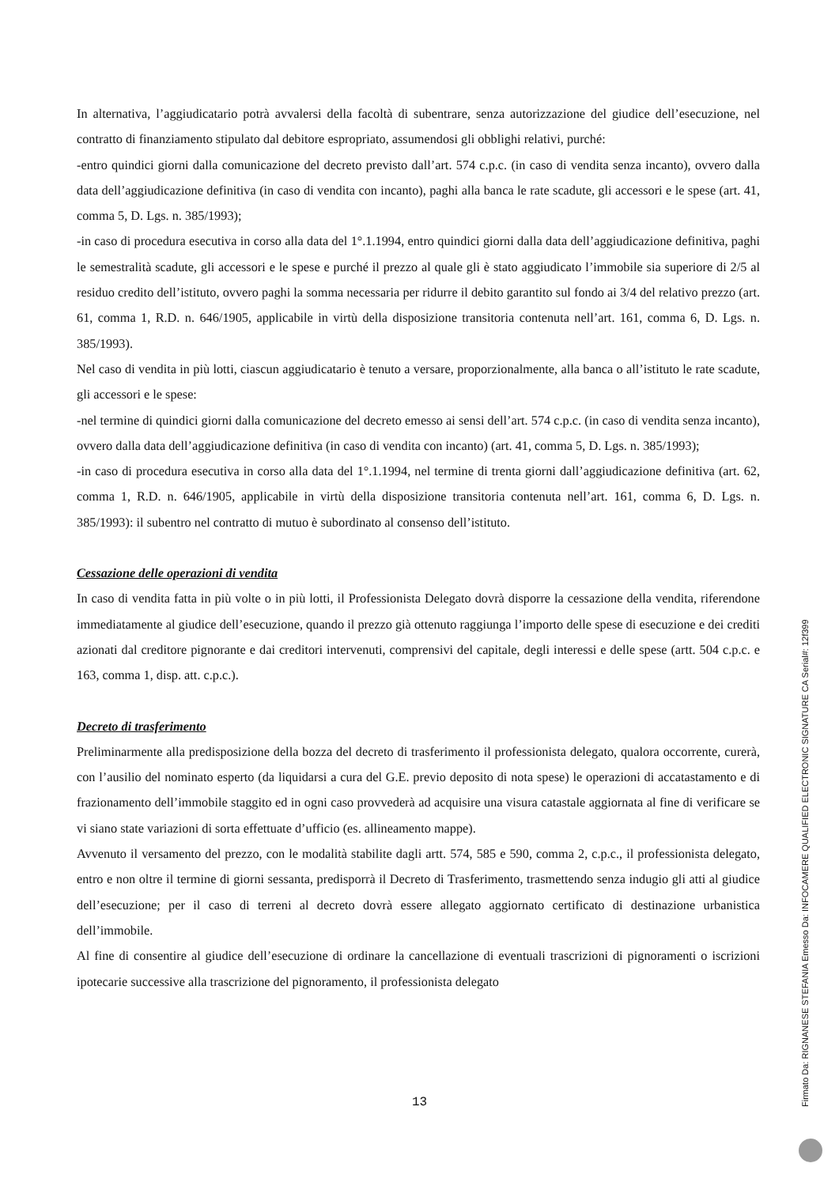In alternativa, l’aggiudicatario potrà avvalersi della facoltà di subentrare, senza autorizzazione del giudice dell’esecuzione, nel contratto di finanziamento stipulato dal debitore espropriato, assumendosi gli obblighi relativi, purché:
-entro quindici giorni dalla comunicazione del decreto previsto dall’art. 574 c.p.c. (in caso di vendita senza incanto), ovvero dalla data dell’aggiudicazione definitiva (in caso di vendita con incanto), paghi alla banca le rate scadute, gli accessori e le spese (art. 41, comma 5, D. Lgs. n. 385/1993);
-in caso di procedura esecutiva in corso alla data del 1°.1.1994, entro quindici giorni dalla data dell’aggiudicazione definitiva, paghi le semestralità scadute, gli accessori e le spese e purché il prezzo al quale gli è stato aggiudicato l’immobile sia superiore di 2/5 al residuo credito dell’istituto, ovvero paghi la somma necessaria per ridurre il debito garantito sul fondo ai 3/4 del relativo prezzo (art. 61, comma 1, R.D. n. 646/1905, applicabile in virtù della disposizione transitoria contenuta nell’art. 161, comma 6, D. Lgs. n. 385/1993).
Nel caso di vendita in più lotti, ciascun aggiudicatario è tenuto a versare, proporzionalmente, alla banca o all’istituto le rate scadute, gli accessori e le spese:
-nel termine di quindici giorni dalla comunicazione del decreto emesso ai sensi dell’art. 574 c.p.c. (in caso di vendita senza incanto), ovvero dalla data dell’aggiudicazione definitiva (in caso di vendita con incanto) (art. 41, comma 5, D. Lgs. n. 385/1993);
-in caso di procedura esecutiva in corso alla data del 1°.1.1994, nel termine di trenta giorni dall’aggiudicazione definitiva (art. 62, comma 1, R.D. n. 646/1905, applicabile in virtù della disposizione transitoria contenuta nell’art. 161, comma 6, D. Lgs. n. 385/1993): il subentro nel contratto di mutuo è subordinato al consenso dell’istituto.
Cessazione delle operazioni di vendita
In caso di vendita fatta in più volte o in più lotti, il Professionista Delegato dovrà disporre la cessazione della vendita, riferendone immediatamente al giudice dell’esecuzione, quando il prezzo già ottenuto raggiunga l’importo delle spese di esecuzione e dei crediti azionati dal creditore pignorante e dai creditori intervenuti, comprensivi del capitale, degli interessi e delle spese (artt. 504 c.p.c. e 163, comma 1, disp. att. c.p.c.).
Decreto di trasferimento
Preliminarmente alla predisposizione della bozza del decreto di trasferimento il professionista delegato, qualora occorrente, curerà, con l’ausilio del nominato esperto (da liquidarsi a cura del G.E. previo deposito di nota spese) le operazioni di accatastamento e di frazionamento dell’immobile staggito ed in ogni caso provvederà ad acquisire una visura catastale aggiornata al fine di verificare se vi siano state variazioni di sorta effettuate d’ufficio (es. allineamento mappe).
Avvenuto il versamento del prezzo, con le modalità stabilite dagli artt. 574, 585 e 590, comma 2, c.p.c., il professionista delegato, entro e non oltre il termine di giorni sessanta, predisporrà il Decreto di Trasferimento, trasmettendo senza indugio gli atti al giudice dell’esecuzione; per il caso di terreni al decreto dovrà essere allegato aggiornato certificato di destinazione urbanistica dell’immobile.
Al fine di consentire al giudice dell’esecuzione di ordinare la cancellazione di eventuali trascrizioni di pignoramenti o iscrizioni ipotecarie successive alla trascrizione del pignoramento, il professionista delegato
13
Firmato Da: RIGNANESE STEFANIA Emesso Da: INFOCAMERE QUALIFIED ELECTRONIC SIGNATURE CA Serial#: 12f399